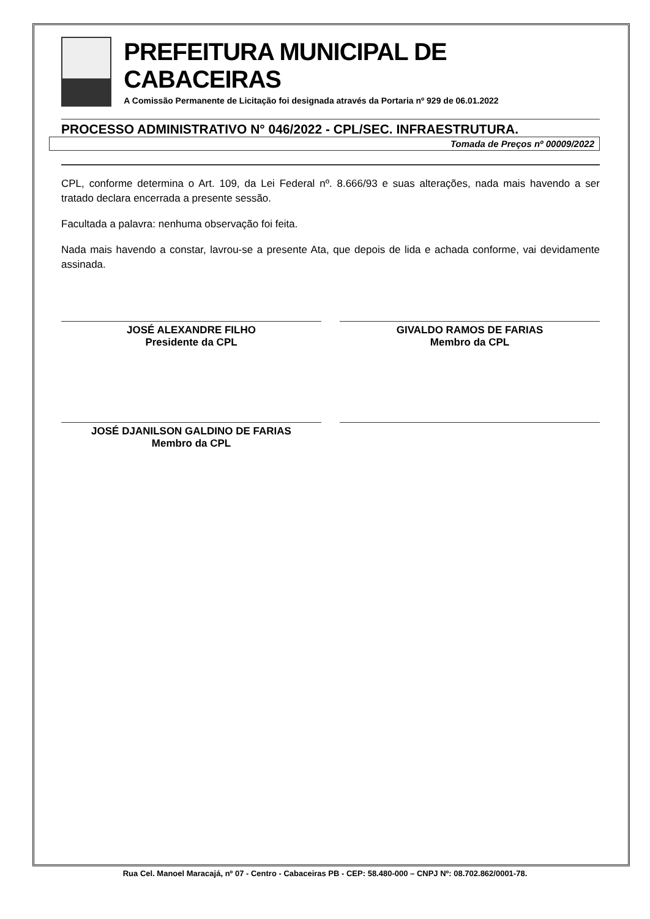PREFEITURA MUNICIPAL DE CABACEIRAS
A Comissão Permanente de Licitação foi designada através da Portaria nº 929 de 06.01.2022
PROCESSO ADMINISTRATIVO N° 046/2022 - CPL/SEC. INFRAESTRUTURA.
Tomada de Preços nº 00009/2022
CPL, conforme determina o Art. 109, da Lei Federal nº. 8.666/93 e suas alterações, nada mais havendo a ser tratado declara encerrada a presente sessão.
Facultada a palavra: nenhuma observação foi feita.
Nada mais havendo a constar, lavrou-se a presente Ata, que depois de lida e achada conforme, vai devidamente assinada.
JOSÉ ALEXANDRE FILHO
Presidente da CPL
GIVALDO RAMOS DE FARIAS
Membro da CPL
JOSÉ DJANILSON GALDINO DE FARIAS
Membro da CPL
Rua Cel. Manoel Maracajá, nº 07 - Centro - Cabaceiras PB - CEP: 58.480-000 – CNPJ Nº: 08.702.862/0001-78.